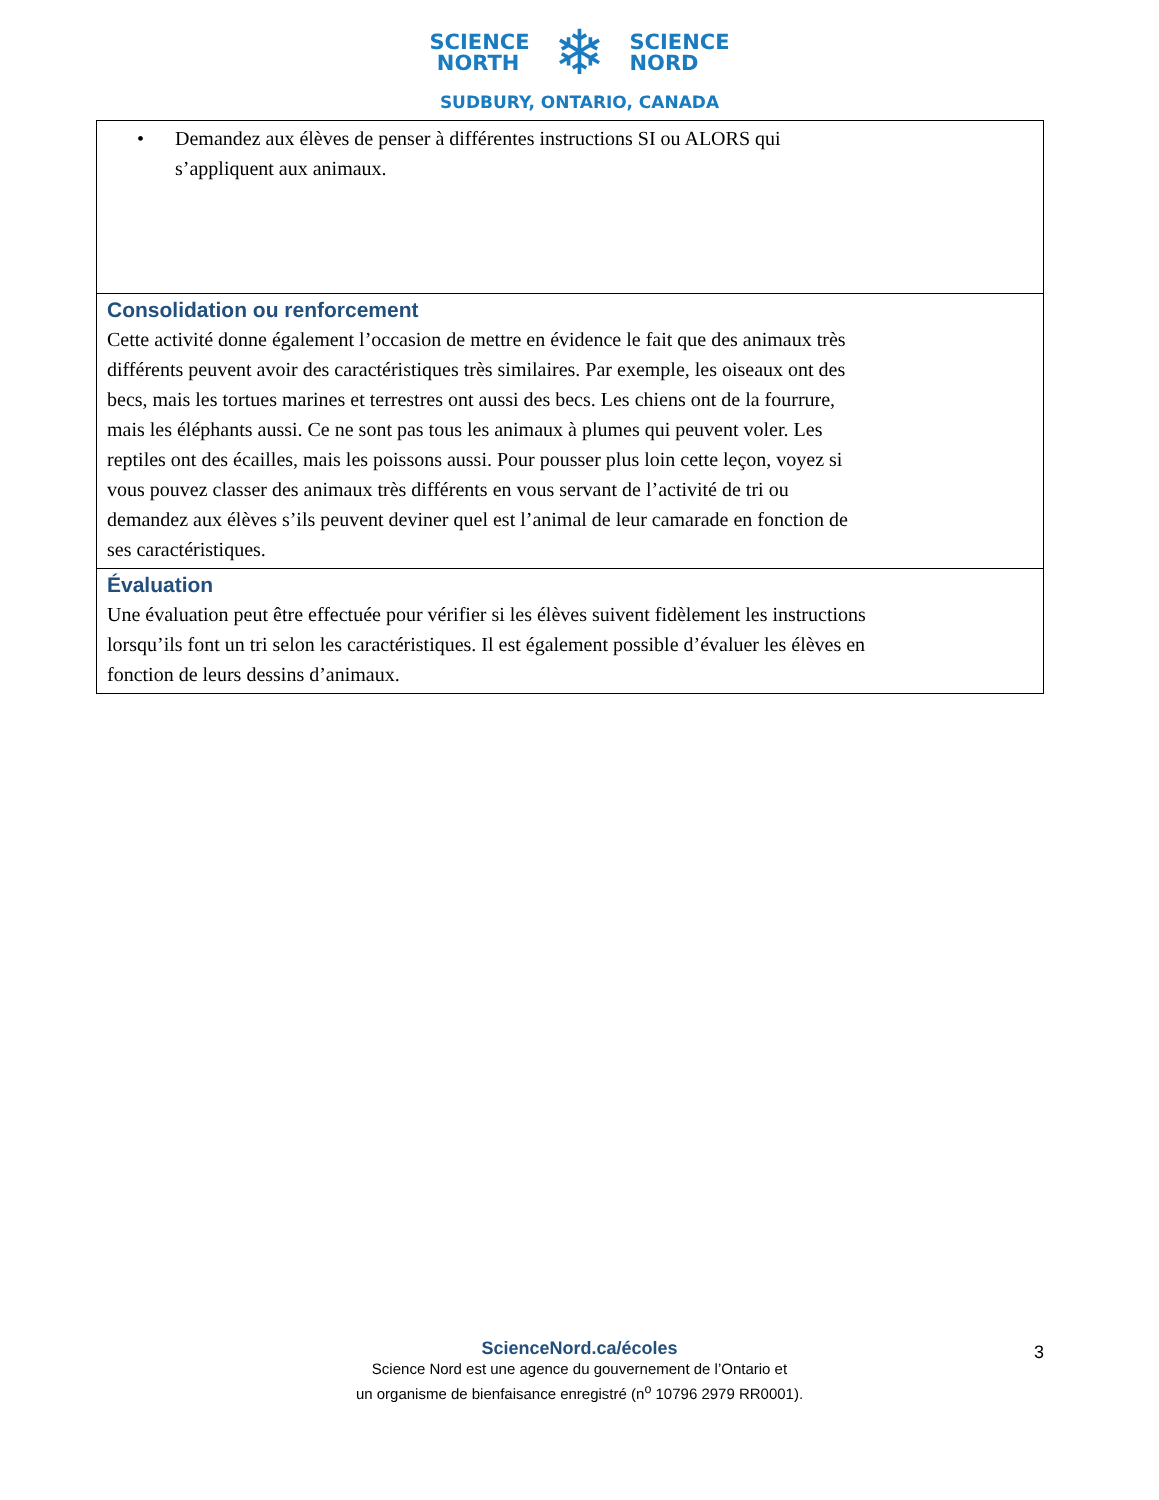SCIENCE
NORTH
❄
SCIENCE
NORD
SUDBURY, ONTARIO, CANADA
| • Demandez aux élèves de penser à différentes instructions SI ou ALORS qui s’appliquent aux animaux. |
| Consolidation ou renforcement Cette activité donne également l’occasion de mettre en évidence le fait que des animaux très différents peuvent avoir des caractéristiques très similaires. Par exemple, les oiseaux ont des becs, mais les tortues marines et terrestres ont aussi des becs. Les chiens ont de la fourrure, mais les éléphants aussi. Ce ne sont pas tous les animaux à plumes qui peuvent voler. Les reptiles ont des écailles, mais les poissons aussi. Pour pousser plus loin cette leçon, voyez si vous pouvez classer des animaux très différents en vous servant de l’activité de tri ou demandez aux élèves s’ils peuvent deviner quel est l’animal de leur camarade en fonction de ses caractéristiques. |
| Évaluation Une évaluation peut être effectuée pour vérifier si les élèves suivent fidèlement les instructions lorsqu’ils font un tri selon les caractéristiques. Il est également possible d’évaluer les élèves en fonction de leurs dessins d’animaux. |
ScienceNord.ca/écoles
Science Nord est une agence du gouvernement de l’Ontario et
un organisme de bienfaisance enregistré (n<sup>o</sup> 10796 2979 RR0001).
3